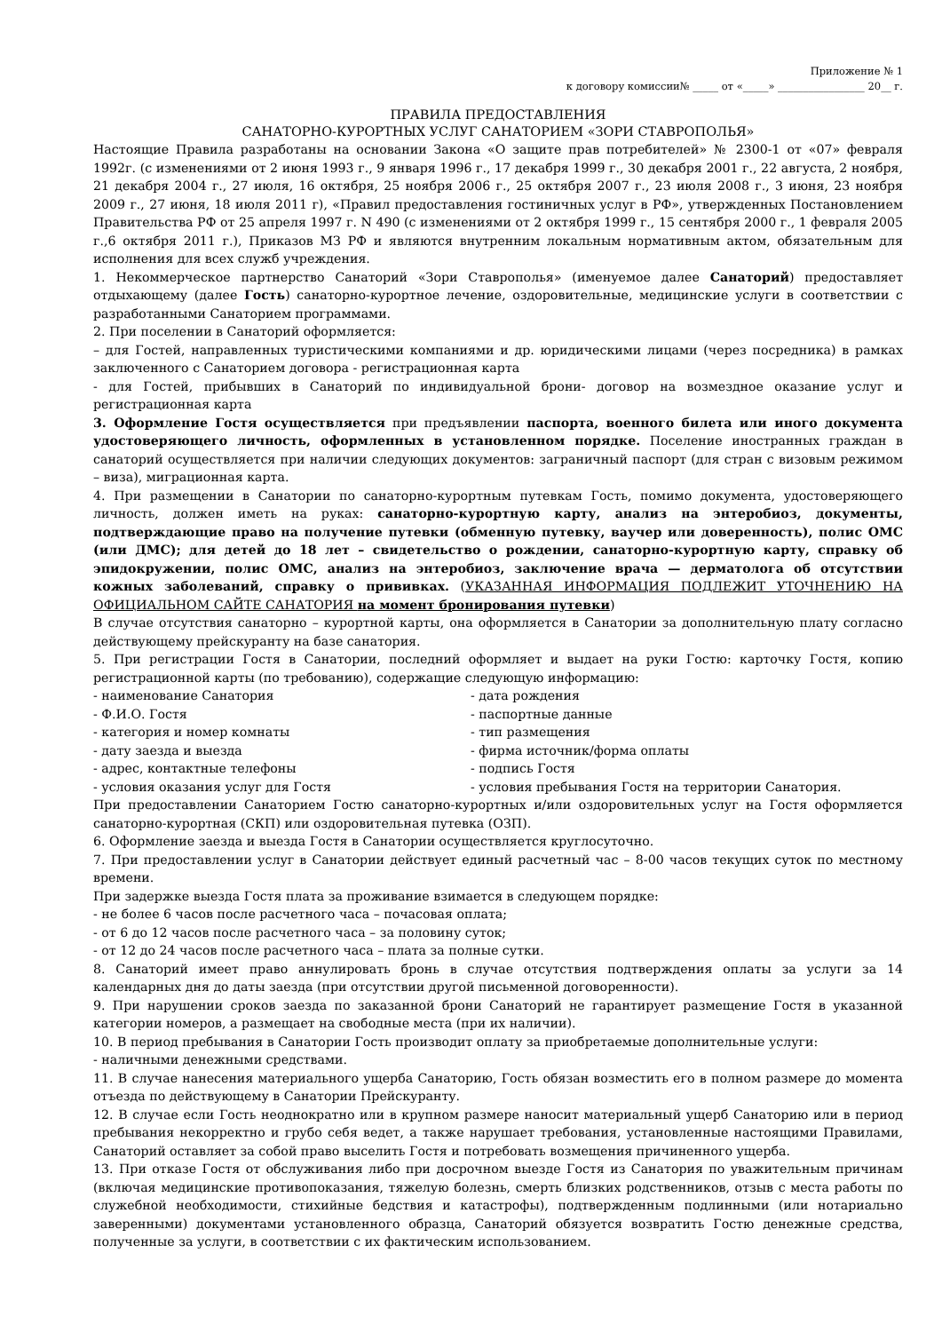Приложение № 1
к договору комиссии№ _____ от «_____» _________________ 20__ г.
ПРАВИЛА ПРЕДОСТАВЛЕНИЯ
САНАТОРНО-КУРОРТНЫХ УСЛУГ САНАТОРИЕМ «ЗОРИ СТАВРОПОЛЬЯ»
Настоящие Правила разработаны на основании Закона «О защите прав потребителей» № 2300-1 от «07» февраля 1992г. (с изменениями от 2 июня 1993 г., 9 января 1996 г., 17 декабря 1999 г., 30 декабря 2001 г., 22 августа, 2 ноября, 21 декабря 2004 г., 27 июля, 16 октября, 25 ноября 2006 г., 25 октября 2007 г., 23 июля 2008 г., 3 июня, 23 ноября 2009 г., 27 июня, 18 июля 2011 г), «Правил предоставления гостиничных услуг в РФ», утвержденных Постановлением Правительства РФ от 25 апреля 1997 г. N 490 (с изменениями от 2 октября 1999 г., 15 сентября 2000 г., 1 февраля 2005 г.,6 октября 2011 г.), Приказов МЗ РФ и являются внутренним локальным нормативным актом, обязательным для исполнения для всех служб учреждения.
1. Некоммерческое партнерство Санаторий «Зори Ставрополья» (именуемое далее Санаторий) предоставляет отдыхающему (далее Гость) санаторно-курортное лечение, оздоровительные, медицинские услуги в соответствии с разработанными Санаторием программами.
2. При поселении в Санаторий оформляется:
– для Гостей, направленных туристическими компаниями и др. юридическими лицами (через посредника) в рамках заключенного с Санаторием договора - регистрационная карта
- для Гостей, прибывших в Санаторий по индивидуальной брони- договор на возмездное оказание услуг и регистрационная карта
3. Оформление Гостя осуществляется при предъявлении паспорта, военного билета или иного документа удостоверяющего личность, оформленных в установленном порядке. Поселение иностранных граждан в санаторий осуществляется при наличии следующих документов: заграничный паспорт (для стран с визовым режимом – виза), миграционная карта.
4. При размещении в Санатории по санаторно-курортным путевкам Гость, помимо документа, удостоверяющего личность, должен иметь на руках: санаторно-курортную карту, анализ на энтеробиоз, документы, подтверждающие право на получение путевки (обменную путевку, ваучер или доверенность), полис ОМС (или ДМС); для детей до 18 лет – свидетельство о рождении, санаторно-курортную карту, справку об эпидокружении, полис ОМС, анализ на энтеробиоз, заключение врача — дерматолога об отсутствии кожных заболеваний, справку о прививках. (УКАЗАННАЯ ИНФОРМАЦИЯ ПОДЛЕЖИТ УТОЧНЕНИЮ НА ОФИЦИАЛЬНОМ САЙТЕ САНАТОРИЯ на момент бронирования путевки)
В случае отсутствия санаторно – курортной карты, она оформляется в Санатории за дополнительную плату согласно действующему прейскуранту на базе санатория.
5. При регистрации Гостя в Санатории, последний оформляет и выдает на руки Гостю: карточку Гостя, копию регистрационной карты (по требованию), содержащие следующую информацию:
- наименование Санатория - дата рождения
- Ф.И.О. Гостя - паспортные данные
- категория и номер комнаты - тип размещения
- дату заезда и выезда - фирма источник/форма оплаты
- адрес, контактные телефоны - подпись Гостя
- условия оказания услуг для Гостя - условия пребывания Гостя на территории Санатория.
При предоставлении Санаторием Гостю санаторно-курортных и/или оздоровительных услуг на Гостя оформляется санаторно-курортная (СКП) или оздоровительная путевка (ОЗП).
6. Оформление заезда и выезда Гостя в Санатории осуществляется круглосуточно.
7. При предоставлении услуг в Санатории действует единый расчетный час – 8-00 часов текущих суток по местному времени.
При задержке выезда Гостя плата за проживание взимается в следующем порядке:
- не более 6 часов после расчетного часа – почасовая оплата;
- от 6 до 12 часов после расчетного часа – за половину суток;
- от 12 до 24 часов после расчетного часа – плата за полные сутки.
8. Санаторий имеет право аннулировать бронь в случае отсутствия подтверждения оплаты за услуги за 14 календарных дня до даты заезда (при отсутствии другой письменной договоренности).
9. При нарушении сроков заезда по заказанной брони Санаторий не гарантирует размещение Гостя в указанной категории номеров, а размещает на свободные места (при их наличии).
10. В период пребывания в Санатории Гость производит оплату за приобретаемые дополнительные услуги:
- наличными денежными средствами.
11. В случае нанесения материального ущерба Санаторию, Гость обязан возместить его в полном размере до момента отъезда по действующему в Санатории Прейскуранту.
12. В случае если Гость неоднократно или в крупном размере наносит материальный ущерб Санаторию или в период пребывания некорректно и грубо себя ведет, а также нарушает требования, установленные настоящими Правилами, Санаторий оставляет за собой право выселить Гостя и потребовать возмещения причиненного ущерба.
13. При отказе Гостя от обслуживания либо при досрочном выезде Гостя из Санатория по уважительным причинам (включая медицинские противопоказания, тяжелую болезнь, смерть близких родственников, отзыв с места работы по служебной необходимости, стихийные бедствия и катастрофы), подтвержденным подлинными (или нотариально заверенными) документами установленного образца, Санаторий обязуется возвратить Гостю денежные средства, полученные за услуги, в соответствии с их фактическим использованием.